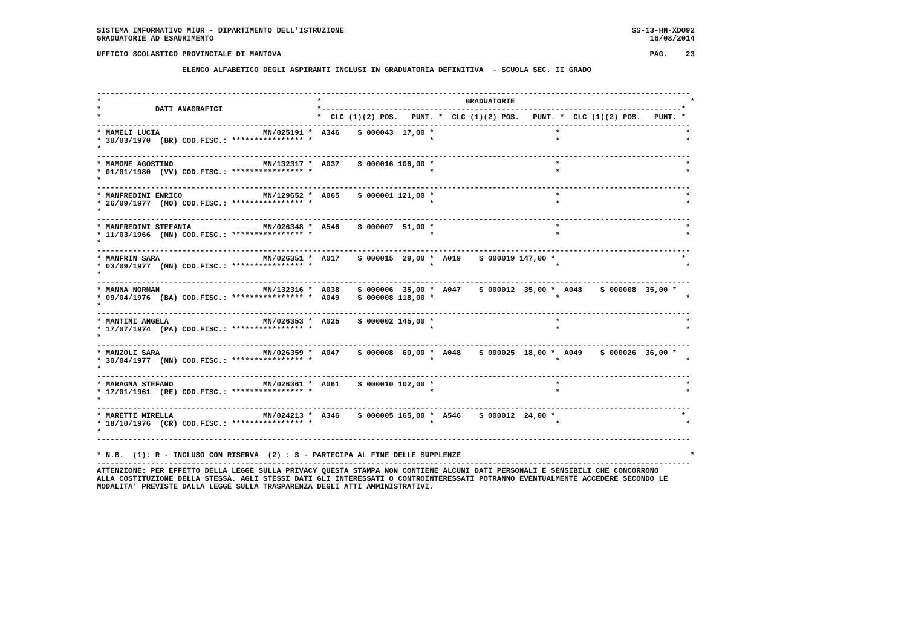SISTEMA INFORMATIVO MIUR - DIPARTIMENTO DELL'ISTRUZIONE                                                                SS-13-HN-XDO92
GRADUATORIE AD ESAURIMENTO                                                                                                 16/08/2014

UFFICIO SCOLASTICO PROVINCIALE DI MANTOVA                                                                                  PAG.    23

                   ELENCO ALFABETICO DEGLI ASPIRANTI INCLUSI IN GRADUATORIA DEFINITIVA  - SCUOLA SEC. II GRADO


------------------------------------------------------------------------------------------------------------------------------------
*                                                *                                GRADUATORIE                                       *
*            DATI ANAGRAFICI                     *--------------------------------------------------------------------------------*
*                                                *  CLC (1)(2) POS.   PUNT. *  CLC (1)(2) POS.   PUNT. *  CLC (1)(2) POS.   PUNT. *
------------------------------------------------------------------------------------------------------------------------------------
* MAMELI LUCIA                       MN/025191 *  A346    S 000043  17,00 *                           *                            *
* 30/03/1970  (BR) COD.FISC.: **************** *                          *                           *                            *
*
------------------------------------------------------------------------------------------------------------------------------------
* MAMONE AGOSTINO                    MN/132317 *  A037    S 000016 106,00 *                           *                            *
* 01/01/1980  (VV) COD.FISC.: **************** *                          *                           *                            *
*
------------------------------------------------------------------------------------------------------------------------------------
* MANFREDINI ENRICO                  MN/129652 *  A065    S 000001 121,00 *                           *                            *
* 26/09/1977  (MO) COD.FISC.: **************** *                          *                           *                            *
*
------------------------------------------------------------------------------------------------------------------------------------
* MANFREDINI STEFANIA                MN/026348 *  A546    S 000007  51,00 *                           *                            *
* 11/03/1966  (MN) COD.FISC.: **************** *                          *                           *                            *
*
------------------------------------------------------------------------------------------------------------------------------------
* MANFRIN SARA                       MN/026351 *  A017    S 000015  29,00 *  A019    S 000019 147,00 *                            *
* 03/09/1977  (MN) COD.FISC.: **************** *                          *                           *                            *
*
------------------------------------------------------------------------------------------------------------------------------------
* MANNA NORMAN                       MN/132316 *  A038    S 000006  35,00 *  A047    S 000012  35,00 *  A048    S 000008  35,00 *
* 09/04/1976  (BA) COD.FISC.: **************** *  A049    S 000008 118,00 *                           *                            *
*
------------------------------------------------------------------------------------------------------------------------------------
* MANTINI ANGELA                     MN/026353 *  A025    S 000002 145,00 *                           *                            *
* 17/07/1974  (PA) COD.FISC.: **************** *                          *                           *                            *
*
------------------------------------------------------------------------------------------------------------------------------------
* MANZOLI SARA                       MN/026359 *  A047    S 000008  60,00 *  A048    S 000025  18,00 *  A049    S 000026  36,00 *
* 30/04/1977  (MN) COD.FISC.: **************** *                          *                           *                            *
*
------------------------------------------------------------------------------------------------------------------------------------
* MARAGNA STEFANO                    MN/026361 *  A061    S 000010 102,00 *                           *                            *
* 17/01/1961  (RE) COD.FISC.: **************** *                          *                           *                            *
*
------------------------------------------------------------------------------------------------------------------------------------
* MARETTI MIRELLA                    MN/024213 *  A346    S 000005 165,00 *  A546    S 000012  24,00 *                            *
* 18/10/1976  (CR) COD.FISC.: **************** *                          *                           *                            *
*
------------------------------------------------------------------------------------------------------------------------------------

* N.B.  (1): R - INCLUSO CON RISERVA  (2) : S - PARTECIPA AL FINE DELLE SUPPLENZE                                                   *
------------------------------------------------------------------------------------------------------------------------------------
ATTENZIONE: PER EFFETTO DELLA LEGGE SULLA PRIVACY QUESTA STAMPA NON CONTIENE ALCUNI DATI PERSONALI E SENSIBILI CHE CONCORRONO
ALLA COSTITUZIONE DELLA STESSA. AGLI STESSI DATI GLI INTERESSATI O CONTROINTERESSATI POTRANNO EVENTUALMENTE ACCEDERE SECONDO LE
MODALITA' PREVISTE DALLA LEGGE SULLA TRASPARENZA DEGLI ATTI AMMINISTRATIVI.